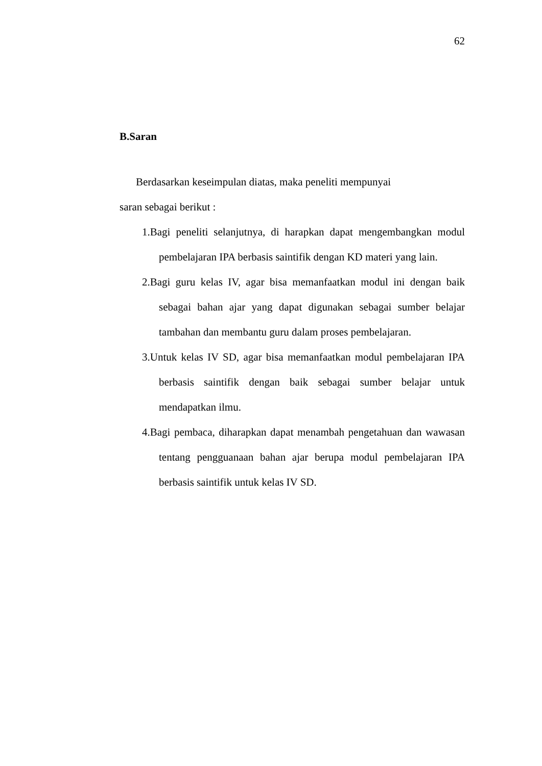62
B.Saran
Berdasarkan keseimpulan diatas, maka peneliti mempunyai
saran sebagai berikut :
1.Bagi peneliti selanjutnya, di harapkan dapat mengembangkan modul pembelajaran IPA berbasis saintifik dengan KD materi yang lain.
2.Bagi guru kelas IV, agar bisa memanfaatkan modul ini dengan baik sebagai bahan ajar yang dapat digunakan sebagai sumber belajar tambahan dan membantu guru dalam proses pembelajaran.
3.Untuk kelas IV SD, agar bisa memanfaatkan modul pembelajaran IPA berbasis saintifik dengan baik sebagai sumber belajar untuk mendapatkan ilmu.
4.Bagi pembaca, diharapkan dapat menambah pengetahuan dan wawasan tentang pengguanaan bahan ajar berupa modul pembelajaran IPA berbasis saintifik untuk kelas IV SD.